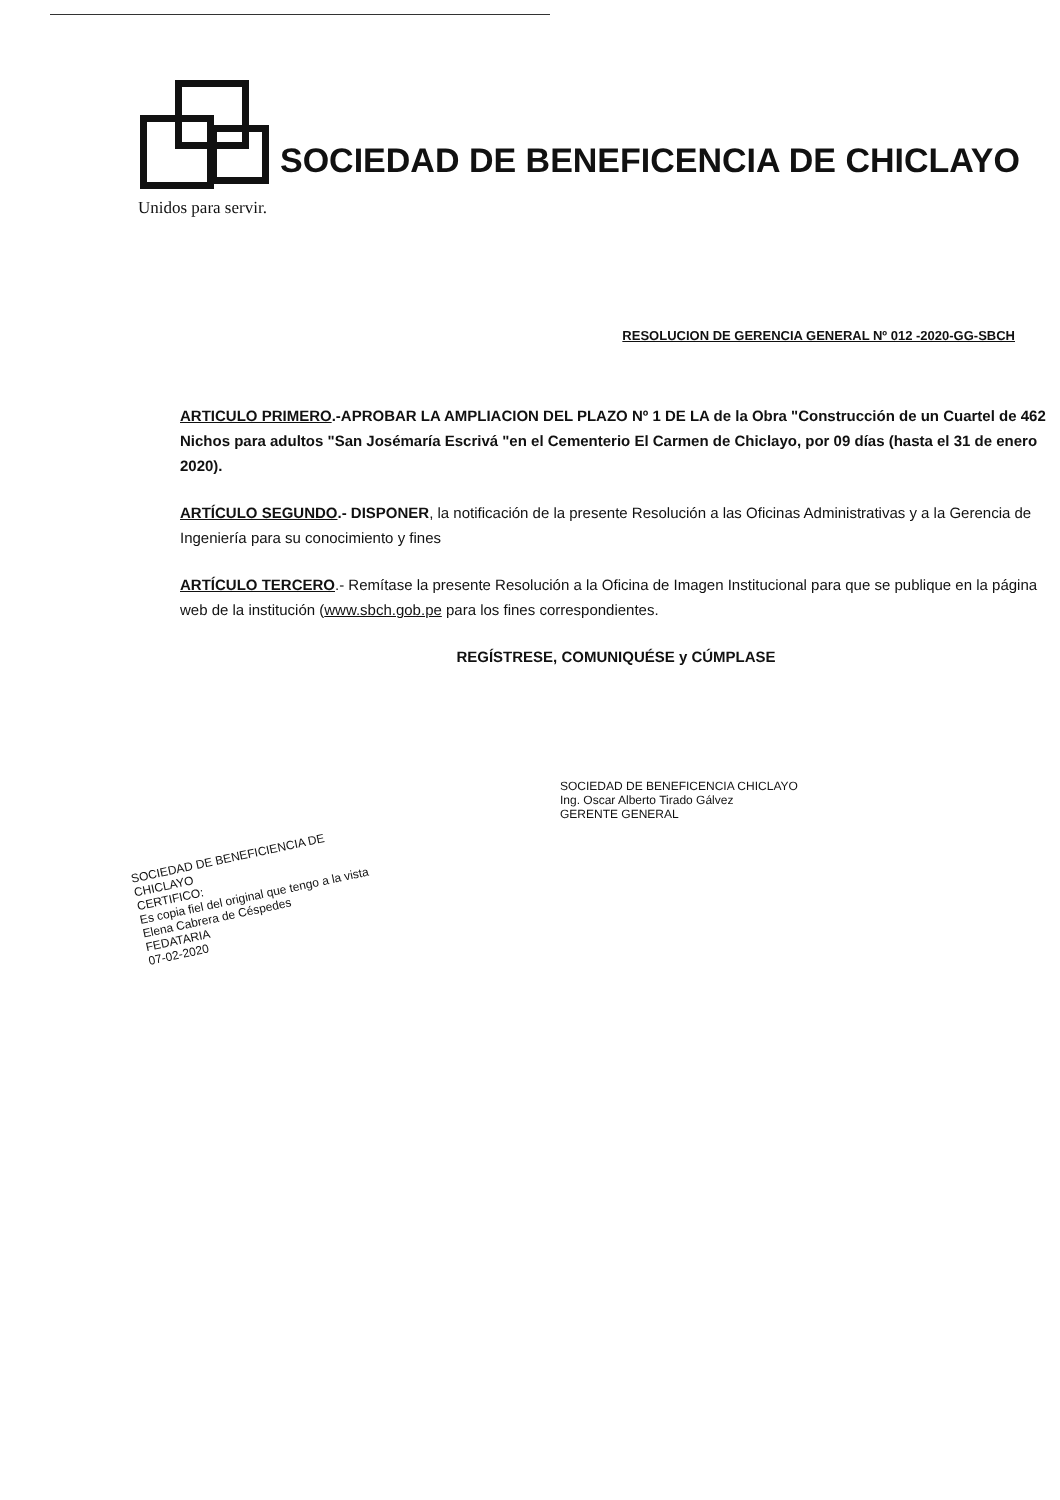SOCIEDAD DE BENEFICENCIA DE CHICLAYO
Unidos para servir.
RESOLUCION DE GERENCIA GENERAL Nº 012 -2020-GG-SBCH
ARTICULO PRIMERO.-APROBAR LA AMPLIACION DEL PLAZO Nº 1 DE LA de la Obra "Construcción de un Cuartel de 462 Nichos para adultos "San Josémaría Escrivá "en el Cementerio El Carmen de Chiclayo, por 09 días (hasta el 31 de enero 2020).
ARTÍCULO SEGUNDO.- DISPONER, la notificación de la presente Resolución a las Oficinas Administrativas y a la Gerencia de Ingeniería para su conocimiento y fines
ARTÍCULO TERCERO.- Remítase la presente Resolución a la Oficina de Imagen Institucional para que se publique en la página web de la institución (www.sbch.gob.pe para los fines correspondientes.
REGÍSTRESE, COMUNIQUÉSE y CÚMPLASE
SOCIEDAD DE BENEFICENCIA CHICLAYO
Ing. Oscar Alberto Tirado Gálvez
GERENTE GENERAL
SOCIEDAD DE BENEFICIENCIA DE CHICLAYO
CERTIFICO:
Es copia fiel del original que tengo a la vista
Elena Cabrera de Céspedes
FEDATARIA
07-02-2020